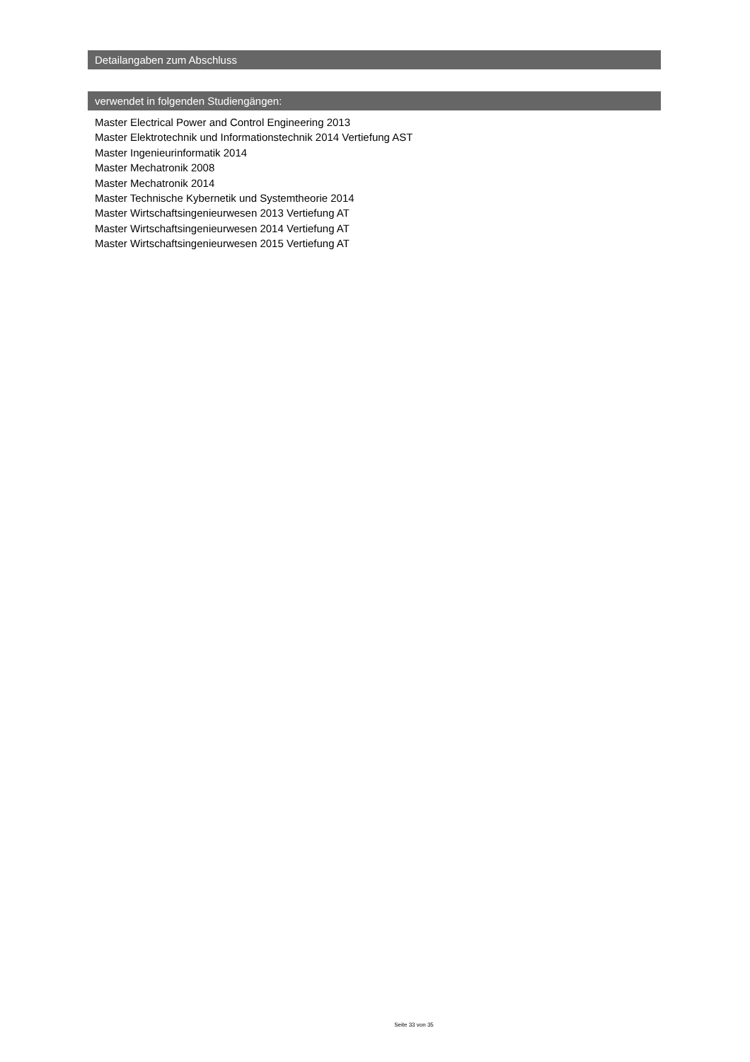Detailangaben zum Abschluss
verwendet in folgenden Studiengängen:
Master Electrical Power and Control Engineering 2013
Master Elektrotechnik und Informationstechnik 2014 Vertiefung AST
Master Ingenieurinformatik 2014
Master Mechatronik 2008
Master Mechatronik 2014
Master Technische Kybernetik und Systemtheorie 2014
Master Wirtschaftsingenieurwesen 2013 Vertiefung AT
Master Wirtschaftsingenieurwesen 2014 Vertiefung AT
Master Wirtschaftsingenieurwesen 2015 Vertiefung AT
Seite 33 von 35